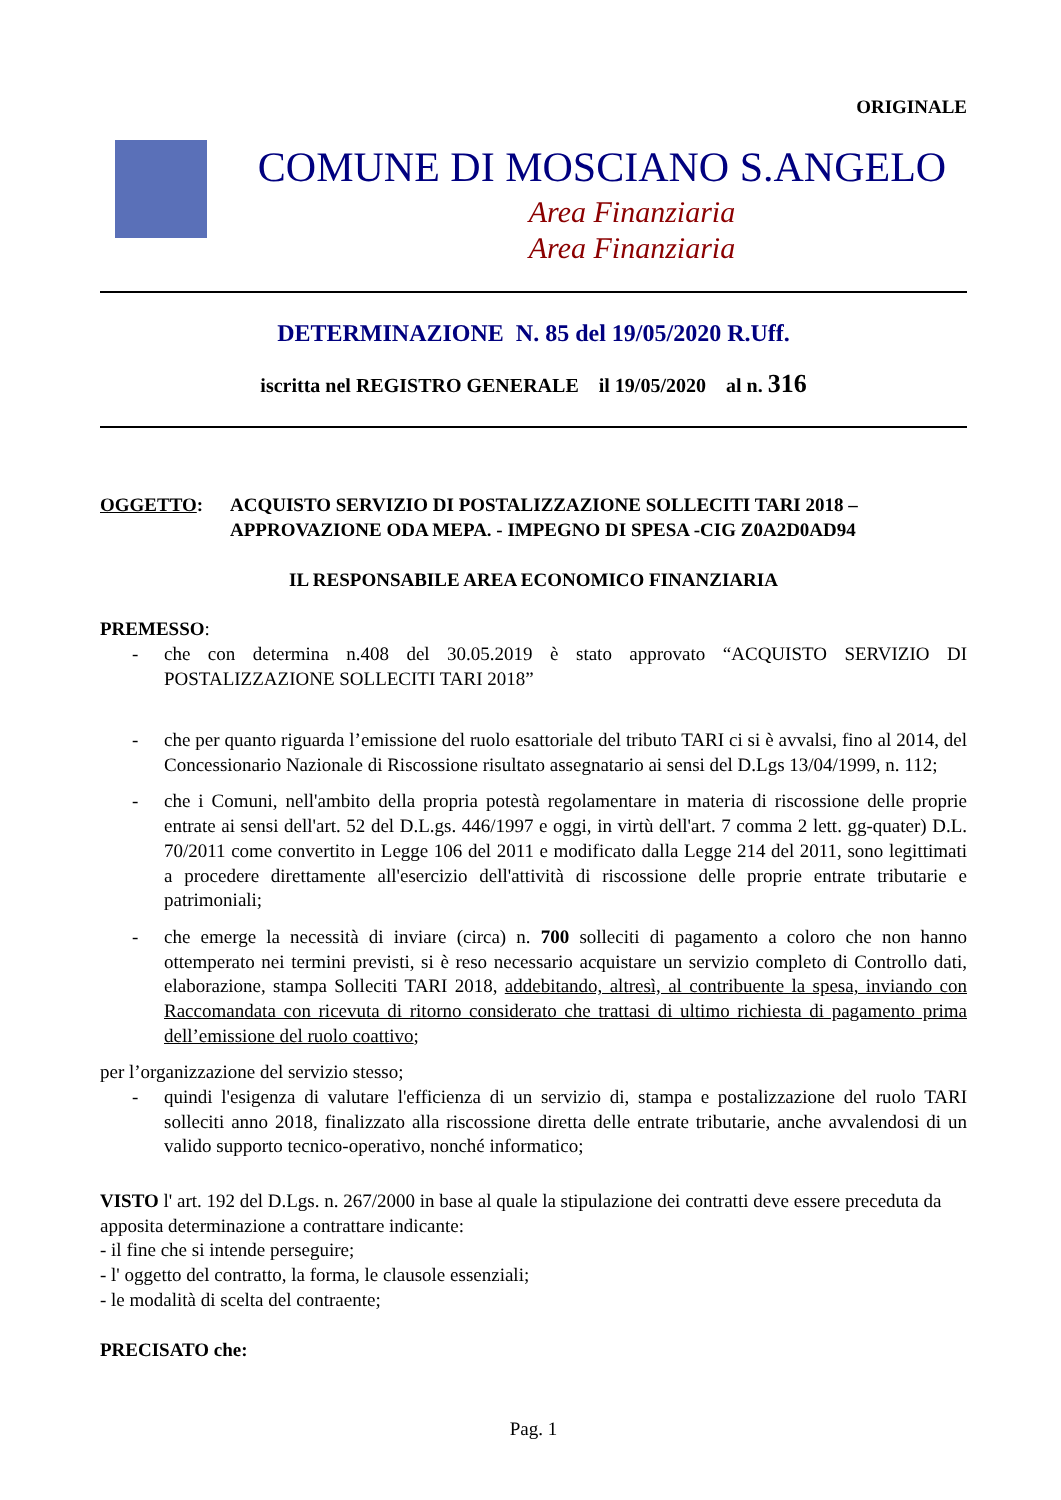ORIGINALE
COMUNE DI MOSCIANO S.ANGELO
Area Finanziaria
Area Finanziaria
DETERMINAZIONE N. 85 del 19/05/2020 R.Uff.
iscritta nel REGISTRO GENERALE il 19/05/2020 al n. 316
OGGETTO: ACQUISTO SERVIZIO DI POSTALIZZAZIONE SOLLECITI TARI 2018 – APPROVAZIONE ODA MEPA. - IMPEGNO DI SPESA -CIG Z0A2D0AD94
IL RESPONSABILE AREA ECONOMICO FINANZIARIA
PREMESSO:
- che con determina n.408 del 30.05.2019 è stato approvato “ACQUISTO SERVIZIO DI POSTALIZZAZIONE SOLLECITI TARI 2018”
- che per quanto riguarda l’emissione del ruolo esattoriale del tributo TARI ci si è avvalsi, fino al 2014, del Concessionario Nazionale di Riscossione risultato assegnatario ai sensi del D.Lgs 13/04/1999, n. 112;
- che i Comuni, nell'ambito della propria potestà regolamentare in materia di riscossione delle proprie entrate ai sensi dell'art. 52 del D.L.gs. 446/1997 e oggi, in virtù dell'art. 7 comma 2 lett. gg-quater) D.L. 70/2011 come convertito in Legge 106 del 2011 e modificato dalla Legge 214 del 2011, sono legittimati a procedere direttamente all'esercizio dell'attività di riscossione delle proprie entrate tributarie e patrimoniali;
- che emerge la necessità di inviare (circa) n. 700 solleciti di pagamento a coloro che non hanno ottemperato nei termini previsti, si è reso necessario acquistare un servizio completo di Controllo dati, elaborazione, stampa Solleciti TARI 2018, addebitando, altresì, al contribuente la spesa, inviando con Raccomandata con ricevuta di ritorno considerato che trattasi di ultimo richiesta di pagamento prima dell’emissione del ruolo coattivo;
per l’organizzazione del servizio stesso;
- quindi l'esigenza di valutare l'efficienza di un servizio di, stampa e postalizzazione del ruolo TARI solleciti anno 2018, finalizzato alla riscossione diretta delle entrate tributarie, anche avvalendosi di un valido supporto tecnico-operativo, nonché informatico;
VISTO l' art. 192 del D.Lgs. n. 267/2000 in base al quale la stipulazione dei contratti deve essere preceduta da apposita determinazione a contrattare indicante:
- il fine che si intende perseguire;
- l' oggetto del contratto, la forma, le clausole essenziali;
- le modalità di scelta del contraente;
PRECISATO che:
Pag. 1